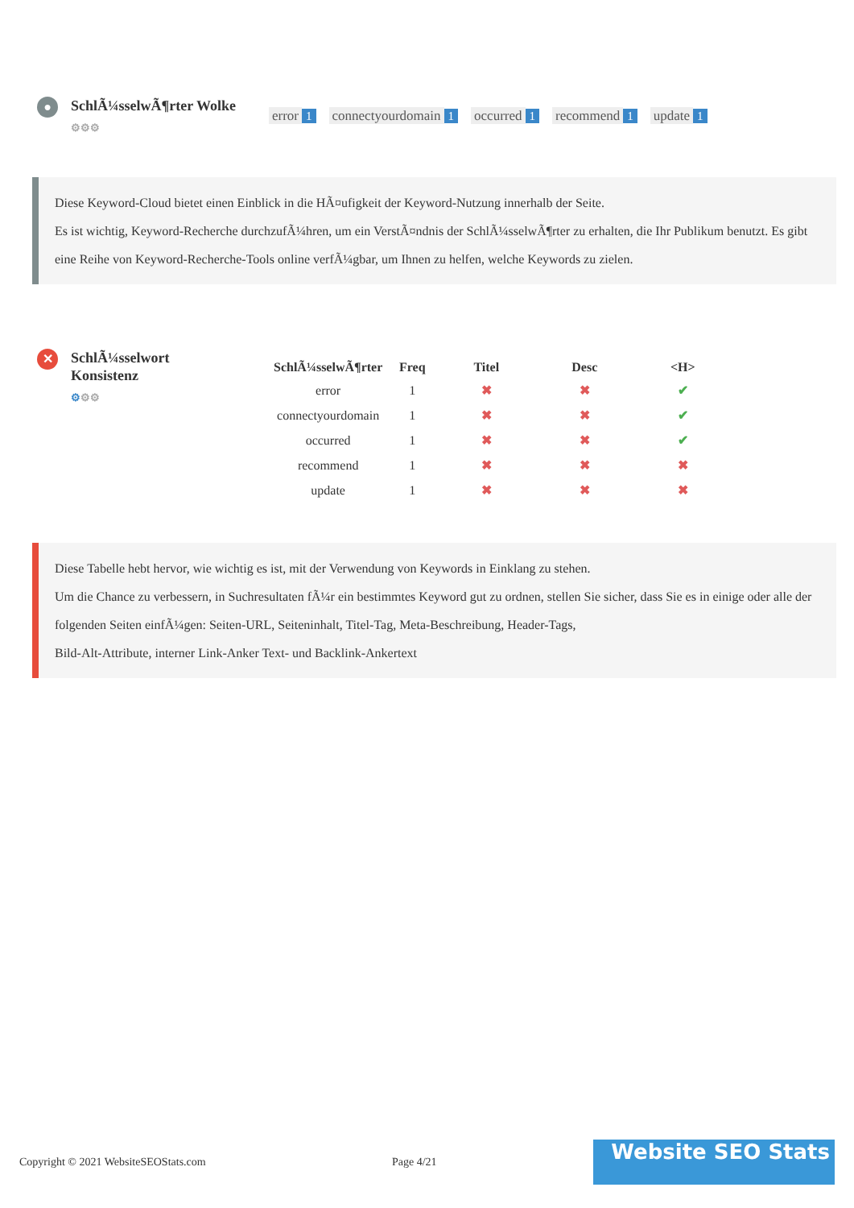●
SchlÃ¼sselwÃ¶rter Wolke
⚙⚙⚙
error 1 connectyourdomain 1 occurred 1 recommend 1 update 1
Diese Keyword-Cloud bietet einen Einblick in die HÃ¤ufigkeit der Keyword-Nutzung innerhalb der Seite.
Es ist wichtig, Keyword-Recherche durchzufÃ¼hren, um ein VerstÃ¤ndnis der SchlÃ¼sselwÃ¶rter zu erhalten, die Ihr Publikum benutzt. Es gibt eine Reihe von Keyword-Recherche-Tools online verfÃ¼gbar, um Ihnen zu helfen, welche Keywords zu zielen.
✕
SchlÃ¼sselwort Konsistenz
⚙⚙⚙
| SchlÃ¼sselwÃ¶rter | Freq | Titel | Desc | <H> |
| --- | --- | --- | --- | --- |
| error | 1 | ✖ | ✖ | ✔ |
| connectyourdomain | 1 | ✖ | ✖ | ✔ |
| occurred | 1 | ✖ | ✖ | ✔ |
| recommend | 1 | ✖ | ✖ | ✖ |
| update | 1 | ✖ | ✖ | ✖ |
Diese Tabelle hebt hervor, wie wichtig es ist, mit der Verwendung von Keywords in Einklang zu stehen.
Um die Chance zu verbessern, in Suchresultaten fÃ¼r ein bestimmtes Keyword gut zu ordnen, stellen Sie sicher, dass Sie es in einige oder alle der folgenden Seiten einfÃ¼gen: Seiten-URL, Seiteninhalt, Titel-Tag, Meta-Beschreibung, Header-Tags,
Bild-Alt-Attribute, interner Link-Anker Text- und Backlink-Ankertext
Copyright © 2021 WebsiteSEOStats.com Page 4/21
Website SEO Stats